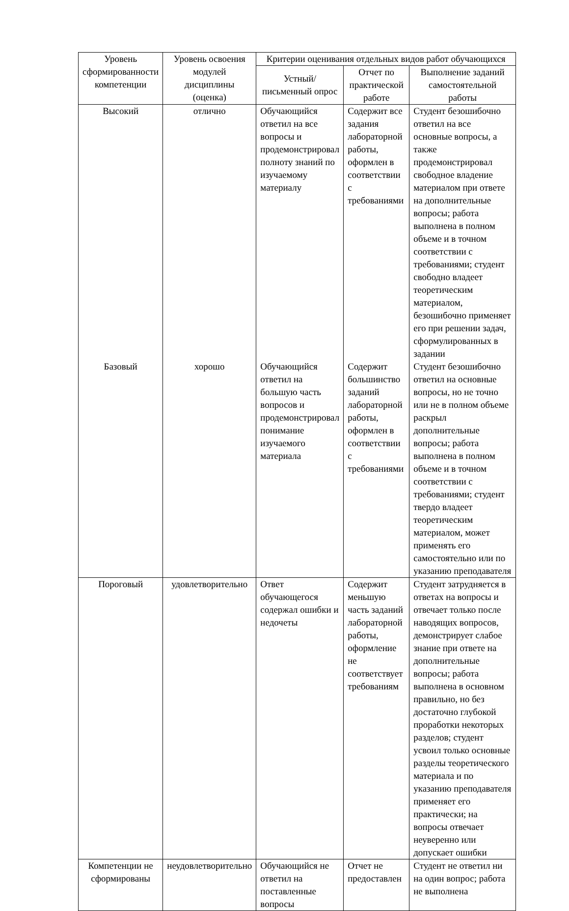| Уровень сформированности компетенции | Уровень освоения модулей дисциплины (оценка) | Критерии оценивания отдельных видов работ обучающихся | | |
| --- | --- | --- | --- | --- |
| | | Устный/письменный опрос | Отчет по практической работе | Выполнение заданий самостоятельной работы |
| Высокий | отлично | Обучающийся ответил на все вопросы и продемонстрировал полноту знаний по изучаемому материалу | Содержит все задания лабораторной работы, оформлен в соответствии с требованиями | Студент безошибочно ответил на все основные вопросы, а также продемонстрировал свободное владение материалом при ответе на дополнительные вопросы; работа выполнена в полном объеме и в точном соответствии с требованиями; студент свободно владеет теоретическим материалом, безошибочно применяет его при решении задач, сформулированных в задании |
| Базовый | хорошо | Обучающийся ответил на большую часть вопросов и продемонстрировал понимание изучаемого материала | Содержит большинство заданий лабораторной работы, оформлен в соответствии с требованиями | Студент безошибочно ответил на основные вопросы, но не точно или не в полном объеме раскрыл дополнительные вопросы; работа выполнена в полном объеме и в точном соответствии с требованиями; студент твердо владеет теоретическим материалом, может применять его самостоятельно или по указанию преподавателя |
| Пороговый | удовлетворительно | Ответ обучающегося содержал ошибки и недочеты | Содержит меньшую часть заданий лабораторной работы, оформление не соответствует требованиям | Студент затрудняется в ответах на вопросы и отвечает только после наводящих вопросов, демонстрирует слабое знание при ответе на дополнительные вопросы; работа выполнена в основном правильно, но без достаточно глубокой проработки некоторых разделов; студент усвоил только основные разделы теоретического материала и по указанию преподавателя применяет его практически; на вопросы отвечает неуверенно или допускает ошибки |
| Компетенции не сформированы | неудовлетворительно | Обучающийся не ответил на поставленные вопросы | Отчет не предоставлен | Студент не ответил ни на один вопрос; работа не выполнена |